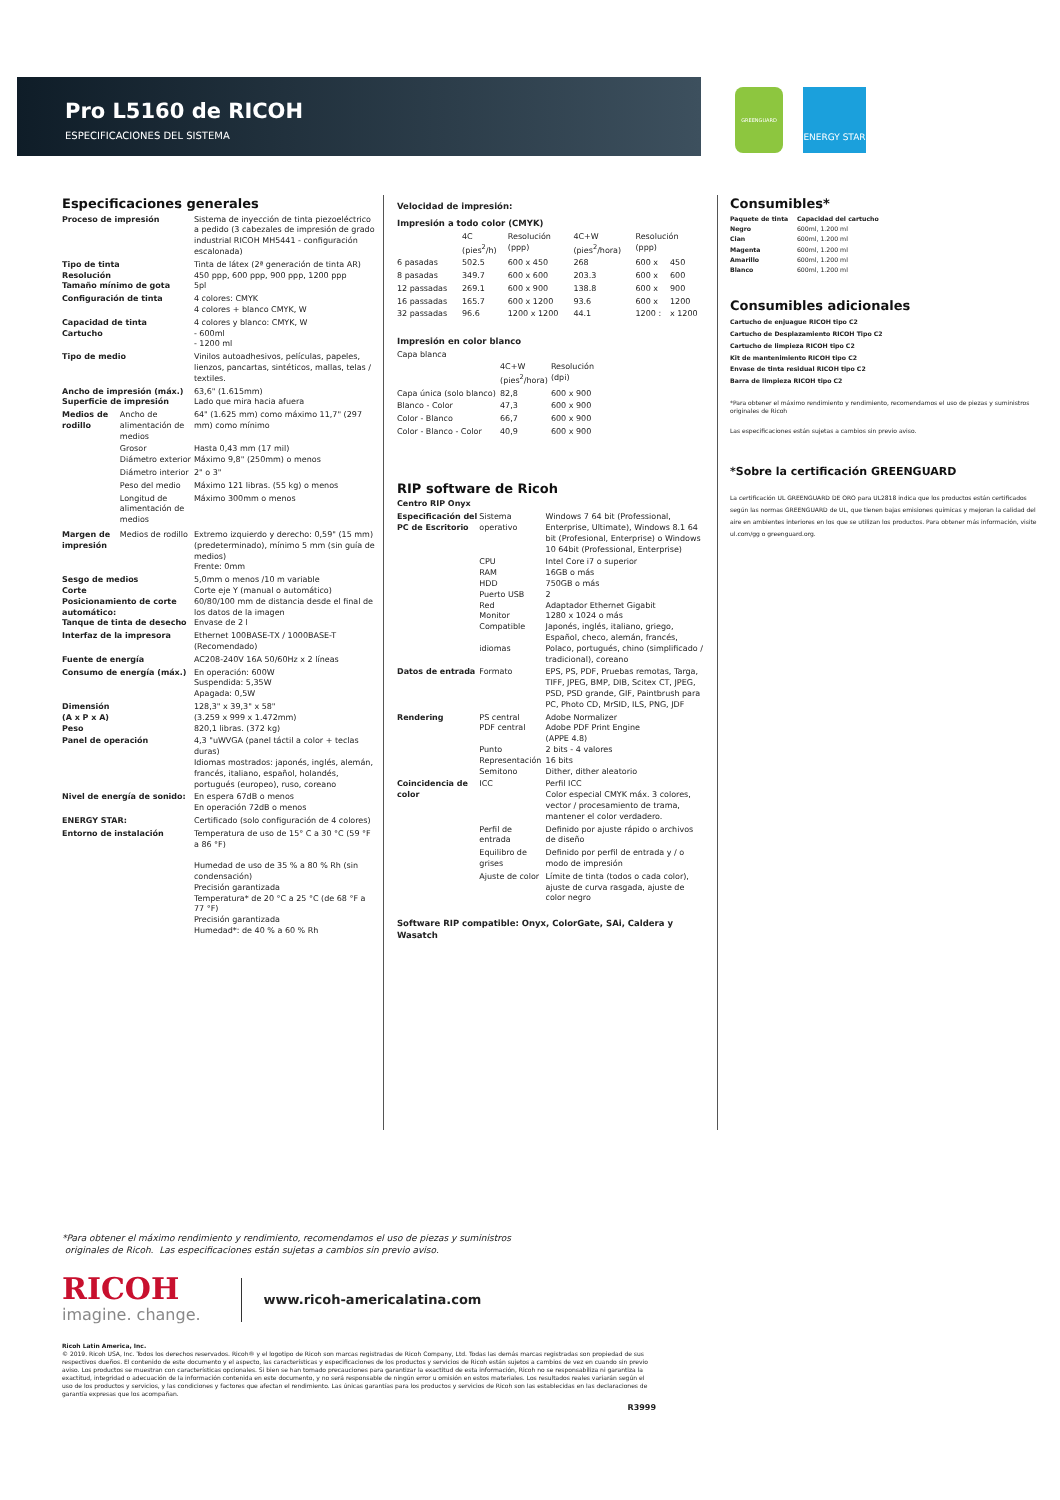Pro L5160 de RICOH
ESPECIFICACIONES DEL SISTEMA
GREENGUARD
ENERGY STAR
Especificaciones generales
| Proceso de impresión | | Sistema de inyección de tinta piezoeléctrico a pedido (3 cabezales de impresión de grado industrial RICOH MH5441 - configuración escalonada) |
| Tipo de tinta Resolución Tamaño mínimo de gota | | Tinta de látex (2ª generación de tinta AR) 450 ppp, 600 ppp, 900 ppp, 1200 ppp 5pl |
| Configuración de tinta | | 4 colores: CMYK 4 colores + blanco CMYK, W |
| Capacidad de tinta Cartucho | | 4 colores y blanco: CMYK, W - 600ml - 1200 ml |
| Tipo de medio | | Vinilos autoadhesivos, películas, papeles, lienzos, pancartas, sintéticos, mallas, telas / textiles. |
| Ancho de impresión (máx.) Superficie de impresión | | 63,6" (1.615mm) Lado que mira hacia afuera |
| Medios de rodillo | Ancho de alimentación de medios | 64" (1.625 mm) como máximo 11,7" (297 mm) como mínimo |
| | Grosor Diámetro exterior | Hasta 0,43 mm (17 mil) Máximo 9,8" (250mm) o menos |
| | Diámetro interior | 2" o 3" |
| | Peso del medio | Máximo 121 libras. (55 kg) o menos |
| | Longitud de alimentación de medios | Máximo 300mm o menos |
| Margen de impresión | Medios de rodillo | Extremo izquierdo y derecho: 0,59" (15 mm) (predeterminado), mínimo 5 mm (sin guía de medios) Frente: 0mm |
| Sesgo de medios Corte Posicionamiento de corte automático: Tanque de tinta de desecho | | 5,0mm o menos /10 m variable Corte eje Y (manual o automático) 60/80/100 mm de distancia desde el final de los datos de la imagen Envase de 2 l |
| Interfaz de la impresora | | Ethernet 100BASE-TX / 1000BASE-T (Recomendado) |
| Fuente de energía | | AC208-240V 16A 50/60Hz x 2 líneas |
| Consumo de energía (máx.) | | En operación: 600W Suspendida: 5,35W Apagada: 0,5W |
| Dimensión (A x P x A) Peso | | 128,3" x 39,3" x 58" (3.259 x 999 x 1.472mm) 820,1 libras. (372 kg) |
| Panel de operación | | 4,3 "uWVGA (panel táctil a color + teclas duras) Idiomas mostrados: japonés, inglés, alemán, francés, italiano, español, holandés, portugués (europeo), ruso, coreano |
| Nivel de energía de sonido: | | En espera 67dB o menos En operación 72dB o menos |
| ENERGY STAR: | | Certificado (solo configuración de 4 colores) |
| Entorno de instalación | | Temperatura de uso de 15° C a 30 °C (59 °F a 86 °F) Humedad de uso de 35 % a 80 % Rh (sin condensación) Precisión garantizada Temperatura* de 20 °C a 25 °C (de 68 °F a 77 °F) Precisión garantizada Humedad*: de 40 % a 60 % Rh |
Velocidad de impresión:
Impresión a todo color (CMYK)
| | 4C (pies<sup>2</sup>/h) | Resolución (ppp) | 4C+W (pies<sup>2</sup>/hora) | Resolución (ppp) | |
| 6 pasadas | 502.5 | 600 x 450 | 268 | 600 x | 450 |
| 8 pasadas | 349.7 | 600 x 600 | 203.3 | 600 x | 600 |
| 12 passadas | 269.1 | 600 x 900 | 138.8 | 600 x | 900 |
| 16 passadas | 165.7 | 600 x 1200 | 93.6 | 600 x | 1200 |
| 32 passadas | 96.6 | 1200 x 1200 | 44.1 | 1200 : | x 1200 |
Impresión en color blanco
| Capa blanca | | |
| | 4C+W (pies<sup>2</sup>/hora) | Resolución (dpi) |
| Capa única (solo blanco) | 82,8 | 600 x 900 |
| Blanco - Color | 47,3 | 600 x 900 |
| Color - Blanco | 66,7 | 600 x 900 |
| Color - Blanco - Color | 40,9 | 600 x 900 |
RIP software de Ricoh
| Centro RIP Onyx | | |
| Especificación del PC de Escritorio | Sistema operativo | Windows 7 64 bit (Professional, Enterprise, Ultimate), Windows 8.1 64 bit (Profesional, Enterprise) o Windows 10 64bit (Professional, Enterprise) |
| | CPU RAM HDD Puerto USB Red Monitor Compatible idiomas | Intel Core i7 o superior 16GB o más 750GB o más 2 Adaptador Ethernet Gigabit 1280 x 1024 o más Japonés, inglés, italiano, griego, Español, checo, alemán, francés, Polaco, portugués, chino (simplificado / tradicional), coreano |
| Datos de entrada | Formato | EPS, PS, PDF, Pruebas remotas, Targa, TIFF, JPEG, BMP, DIB, Scitex CT, JPEG, PSD, PSD grande, GIF, Paintbrush para PC, Photo CD, MrSID, ILS, PNG, JDF |
| Rendering | PS central PDF central Punto Representación Semitono | Adobe Normalizer Adobe PDF Print Engine (APPE 4.8) 2 bits - 4 valores 16 bits Dither, dither aleatorio |
| Coincidencia de color | ICC | Perfil ICC Color especial CMYK máx. 3 colores, vector / procesamiento de trama, mantener el color verdadero. |
| | Perfil de entrada | Definido por ajuste rápido o archivos de diseño |
| | Equilibro de grises | Definido por perfil de entrada y / o modo de impresión |
| | Ajuste de color | Límite de tinta (todos o cada color), ajuste de curva rasgada, ajuste de color negro |
Software RIP compatible: Onyx, ColorGate, SAi, Caldera y Wasatch
Consumibles*
| Paquete de tinta | Capacidad del cartucho |
| --- | --- |
| Negro | 600ml, 1.200 ml |
| Cian | 600ml, 1.200 ml |
| Magenta | 600ml, 1.200 ml |
| Amarillo | 600ml, 1.200 ml |
| Blanco | 600ml, 1.200 ml |
Consumibles adicionales
Cartucho de enjuague RICOH tipo C2
Cartucho de Desplazamiento RICOH Tipo C2
Cartucho de limpieza RICOH tipo C2
Kit de mantenimiento RICOH tipo C2
Envase de tinta residual RICOH tipo C2
Barra de limpieza RICOH tipo C2
*Para obtener el máximo rendimiento y rendimiento, recomendamos el uso de piezas y suministros originales de Ricoh
Las especificaciones están sujetas a cambios sin previo aviso.
*Sobre la certificación GREENGUARD
La certificación UL GREENGUARD DE ORO para UL2818 indica que los productos están certificados según las normas GREENGUARD de UL, que tienen bajas emisiones químicas y mejoran la calidad del aire en ambientes interiores en los que se utilizan los productos. Para obtener más información, visite ul.com/gg o greenguard.org.
*Para obtener el máximo rendimiento y rendimiento, recomendamos el uso de piezas y suministros
originales de Ricoh. Las especificaciones están sujetas a cambios sin previo aviso.
RICOH
imagine. change.
www.ricoh-americalatina.com
Ricoh Latin America, Inc.
© 2019. Ricoh USA, Inc. Todos los derechos reservados. Ricoh® y el logotipo de Ricoh son marcas registradas de Ricoh Company, Ltd. Todas las demás marcas registradas son propiedad de sus respectivos dueños. El contenido de este documento y el aspecto, las características y especificaciones de los productos y servicios de Ricoh están sujetos a cambios de vez en cuando sin previo aviso. Los productos se muestran con características opcionales. Si bien se han tomado precauciones para garantizar la exactitud de esta información, Ricoh no se responsabiliza ni garantiza la exactitud, integridad o adecuación de la información contenida en este documento, y no será responsable de ningún error u omisión en estos materiales. Los resultados reales variarán según el uso de los productos y servicios, y las condiciones y factores que afectan el rendimiento. Las únicas garantías para los productos y servicios de Ricoh son las establecidas en las declaraciones de garantía expresas que los acompañan.
R3999